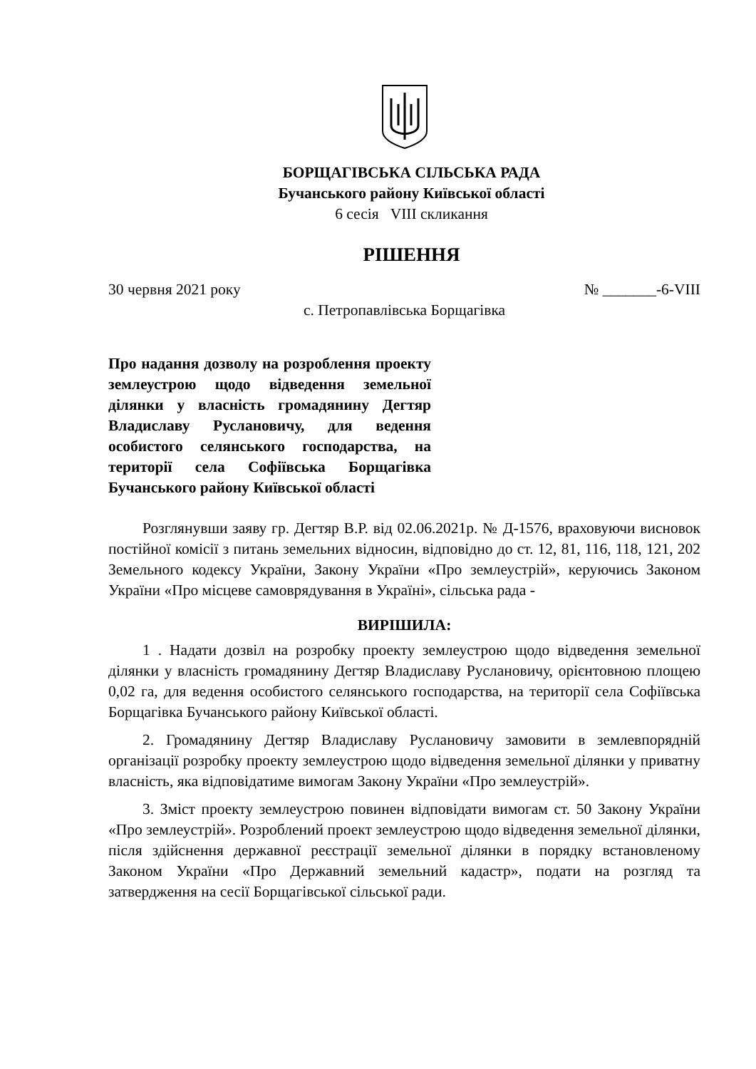БОРЩАГІВСЬКА СІЛЬСЬКА РАДА
Бучанського району Київської області
6 сесія VIII скликання
РІШЕННЯ
30 червня 2021 року № _______-6-VIII
с. Петропавлівська Борщагівка
Про надання дозволу на розроблення проекту землеустрою щодо відведення земельної ділянки у власність громадянину Дегтяр Владиславу Руслановичу, для ведення особистого селянського господарства, на території села Софіївська Борщагівка Бучанського району Київської області
Розглянувши заяву гр. Дегтяр В.Р. від 02.06.2021р. № Д-1576, враховуючи висновок постійної комісії з питань земельних відносин, відповідно до ст. 12, 81, 116, 118, 121, 202 Земельного кодексу України, Закону України «Про землеустрій», керуючись Законом України «Про місцеве самоврядування в Україні», сільська рада -
ВИРІШИЛА:
1 . Надати дозвіл на розробку проекту землеустрою щодо відведення земельної ділянки у власність громадянину Дегтяр Владиславу Руслановичу, орієнтовною площею 0,02 га, для ведення особистого селянського господарства, на території села Софіївська Борщагівка Бучанського району Київської області.
2. Громадянину Дегтяр Владиславу Руслановичу замовити в землевпорядній організації розробку проекту землеустрою щодо відведення земельної ділянки у приватну власність, яка відповідатиме вимогам Закону України «Про землеустрій».
3. Зміст проекту землеустрою повинен відповідати вимогам ст. 50 Закону України «Про землеустрій». Розроблений проект землеустрою щодо відведення земельної ділянки, після здійснення державної реєстрації земельної ділянки в порядку встановленому Законом України «Про Державний земельний кадастр», подати на розгляд та затвердження на сесії Борщагівської сільської ради.